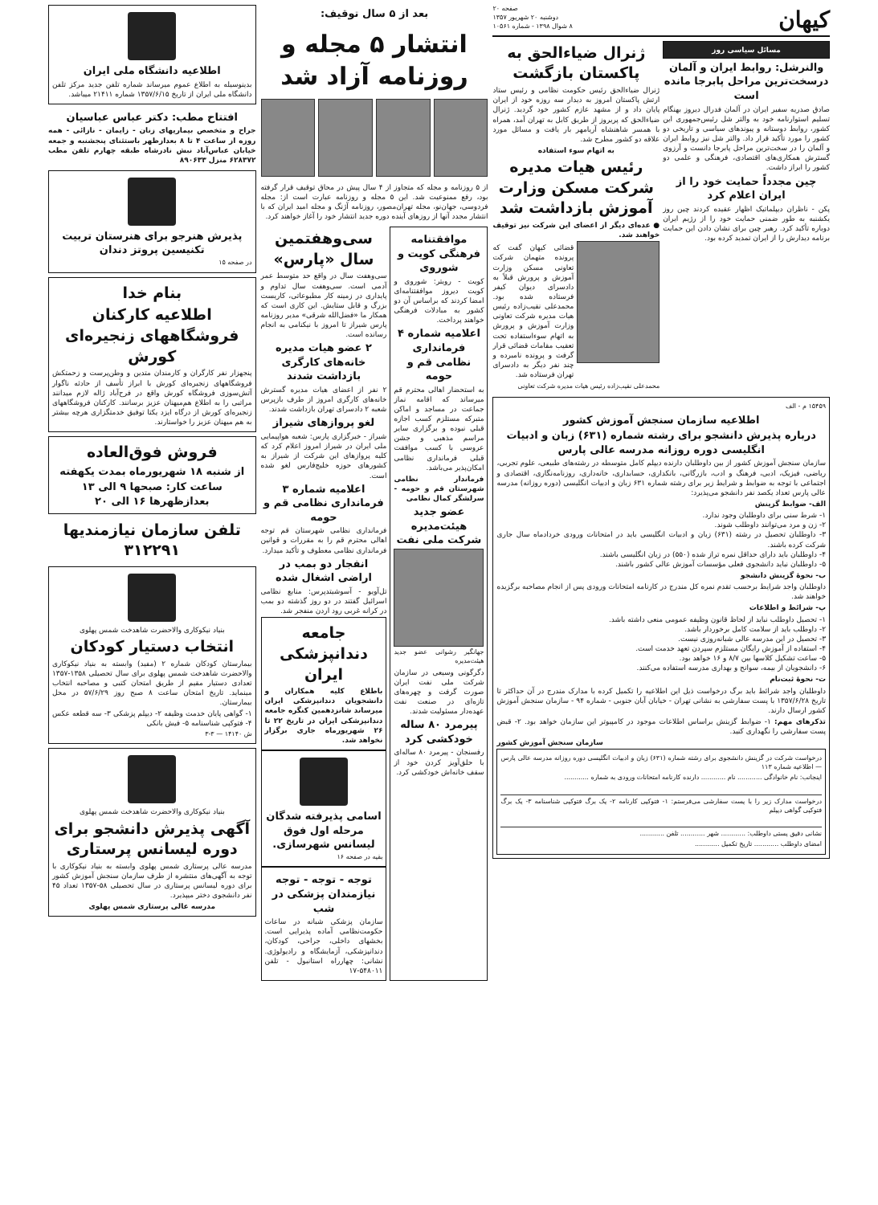کیهان
صفحه ۲۰
دوشنبه ۲۰ شهریور ۱۳۵۷
۸ شوال ۱۳۹۸ - شماره ۱۰۵۶۱
مسائل سیاسی روز
والنرشل: روابط ایران و آلمان درسخت‌ترین مراحل پابرجا مانده است
صادق صدریه سفیر ایران در آلمان فدرال دیروز بهنگام تسلیم استوارنامه خود به والتر شل رئیس‌جمهوری این کشور، روابط دوستانه و پیوندهای سیاسی و تاریخی دو کشور را مورد تأکید قرار داد. والتر شل نیز روابط ایران و آلمان را در سخت‌ترین مراحل پابرجا دانست و آرزوی گسترش همکاری‌های اقتصادی، فرهنگی و علمی دو کشور را ابراز داشت.
چین مجدداً حمایت خود را از ایران اعلام کرد
پکن - ناظران دیپلماتیک اظهار عقیده کردند چین روز یکشنبه به طور ضمنی حمایت خود را از رژیم ایران دوباره تأکید کرد. رهبر چین برای نشان دادن این حمایت برنامه دیدارش را از ایران تمدید کرده بود.
ژنرال ضیاءالحق به پاکستان بازگشت
ژنرال ضیاءالحق رئیس حکومت نظامی و رئیس ستاد ارتش پاکستان امروز به دیدار سه روزه خود از ایران پایان داد و از مشهد عازم کشور خود گردید. ژنرال ضیاءالحق که پریروز از طریق کابل به تهران آمد، همراه با همسر شاهنشاه آریامهر بار یافت و مسائل مورد علاقه دو کشور مطرح شد.
به اتهام سوء استفاده
رئیس هیات مدیره شرکت مسکن وزارت آموزش بازداشت شد
● عده‌ای دیگر از اعضای این شرکت نیز توقیف خواهند شد.
قضائی کیهان گفت که پرونده متهمان شرکت تعاونی مسکن وزارت آموزش و پرورش قبلاً به دادسرای دیوان کیفر فرستاده شده بود. محمدعلی نقیب‌زاده رئیس هیات مدیره شرکت تعاونی وزارت آموزش و پرورش به اتهام سوءاستفاده تحت تعقیب مقامات قضائی قرار گرفت و پرونده نامبرده و چند نفر دیگر به دادسرای تهران فرستاده شد.
محمدعلی نقیب‌زاده رئیس هیات مدیره شرکت تعاونی
۱۵۴۵۹ م - الف
اطلاعیه سازمان سنجش آموزش کشور
درباره پذیرش دانشجو برای رشته شماره (۶۳۱) زبان و ادبیات انگلیسی دوره روزانه مدرسه عالی پارس
سازمان سنجش آموزش کشور از بین داوطلبان دارنده دیپلم کامل متوسطه در رشته‌های طبیعی، علوم تجربی، ریاضی، فیزیک، ادبی، فرهنگ و ادب، بازرگانی، بانکداری، حسابداری، خانه‌داری، روزنامه‌نگاری، اقتصادی و اجتماعی با توجه به ضوابط و شرایط زیر برای رشته شماره ۶۳۱ زبان و ادبیات انگلیسی (دوره روزانه) مدرسه عالی پارس تعداد یکصد نفر دانشجو می‌پذیرد:
الف- ضوابط گزینش
۱- شرط سنی برای داوطلبان وجود ندارد.
۲- زن و مرد می‌توانند داوطلب شوند.
۳- داوطلبان تحصیل در رشته (۶۳۱) زبان و ادبیات انگلیسی باید در امتحانات ورودی خردادماه سال جاری شرکت کرده باشند.
۴- داوطلبان باید دارای حداقل نمره تراز شده (۵۵۰) در زبان انگلیسی باشند.
۵- داوطلبان نباید دانشجوی فعلی مؤسسات آموزش عالی کشور باشند.
ب- نحوهٔ گزینش دانشجو
داوطلبان واجد شرایط برحسب تقدم نمره کل مندرج در کارنامه امتحانات ورودی پس از انجام مصاحبه برگزیده خواهند شد.
پ- شرائط و اطلاعات
۱- تحصیل داوطلب نباید از لحاظ قانون وظیفه عمومی منعی داشته باشد.
۲- داوطلب باید از سلامت کامل برخوردار باشد.
۳- تحصیل در این مدرسه عالی شبانه‌روزی نیست.
۴- استفاده از آموزش رایگان مستلزم سپردن تعهد خدمت است.
۵- ساعت تشکیل کلاسها بین ۸/۷ و ۱۶ خواهد بود.
۶- دانشجویان از بیمه، سوانح و بهداری مدرسه استفاده می‌کنند.
ت- نحوهٔ ثبت‌نام
داوطلبان واجد شرائط باید برگ درخواست ذیل این اطلاعیه را تکمیل کرده با مدارک مندرج در آن حداکثر تا تاریخ ۱۳۵۷/۶/۲۸ با پست سفارشی به نشانی تهران - خیابان آبان جنوبی - شماره ۹۴ - سازمان سنجش آموزش کشور ارسال دارند.
تذکرهای مهم: ۱- ضوابط گزینش براساس اطلاعات موجود در کامپیوتر این سازمان خواهد بود. ۲- قبض پست سفارشی را نگهداری کنید.
سازمان سنجش آموزش کشور
درخواست شرکت در گزینش دانشجوی برای رشته شماره (۶۳۱) زبان و ادبیات انگلیسی دوره روزانه مدرسه عالی پارس — اطلاعیه شماره ۱۱۳
اینجانب: نام خانوادگی ............ نام ............ دارنده کارنامه امتحانات ورودی به شماره ............
درخواست مدارک زیر را با پست سفارشی می‌فرستم: ۱- فتوکپی کارنامه ۲- یک برگ فتوکپی شناسنامه ۳- یک برگ فتوکپی گواهی دیپلم
نشانی دقیق پستی داوطلب: ............ شهر ............ تلفن ............
امضای داوطلب ............ تاریخ تکمیل ............
بعد از ۵ سال توقیف:
انتشار ۵ مجله و روزنامه آزاد شد
از ۵ روزنامه و مجله که متجاوز از ۴ سال پیش در محاق توقیف قرار گرفته بود، رفع ممنوعیت شد. این ۵ مجله و روزنامه عبارت است از: مجله فردوسی، جهان‌نو، مجله تهران‌مصور، روزنامه آژنگ و مجله امید ایران که با انتشار مجدد آنها از روزهای آینده دوره جدید انتشار خود را آغاز خواهند کرد.
موافقتنامه فرهنگی کویت و شوروی
کویت - رویتر: شوروی و کویت دیروز موافقتنامه‌ای امضا کردند که براساس آن دو کشور به مبادلات فرهنگی خواهند پرداخت.
اعلامیه شماره ۴ فرمانداری نظامی قم و حومه
به استحضار اهالی محترم قم میرساند که اقامه نماز جماعت در مساجد و اماکن متبرکه مستلزم کسب اجازه قبلی نبوده و برگزاری سایر مراسم مذهبی و جشن عروسی با کسب موافقت قبلی فرمانداری نظامی امکان‌پذیر می‌باشد.
فرماندار نظامی شهرستان قم و حومه - سرلشگر کمال نظامی
عضو جدید هیئت‌مدیره شرکت ملی نفت
جهانگیر رشوانی عضو جدید هیئت‌مدیره
دگرگونی وسیعی در سازمان شرکت ملی نفت ایران صورت گرفت و چهره‌های تازه‌ای در صنعت نفت عهده‌دار مسئولیت شدند.
پیرمرد ۸۰ ساله خودکشی کرد
رفسنجان - پیرمرد ۸۰ ساله‌ای با حلق‌آویز کردن خود از سقف خانه‌اش خودکشی کرد.
سی‌وهفتمین سال «پارس»
سی‌وهفت سال در واقع حد متوسط عمر آدمی است. سی‌وهفت سال تداوم و پایداری در زمینه کار مطبوعاتی، کاریست بزرگ و قابل ستایش. این کاری است که همکار ما «فضل‌الله شرقی» مدیر روزنامه پارس شیراز تا امروز با نیکنامی به انجام رسانده است.
۲ عضو هیات مدیره خانه‌های کارگری بازداشت شدند
۲ نفر از اعضای هیات مدیره گسترش خانه‌های کارگری امروز از طرف بازپرس شعبه ۲ دادسرای تهران بازداشت شدند.
لغو پروازهای شیراز
شیراز - خبرگزاری پارس: شعبه هواپیمایی ملی ایران در شیراز امروز اعلام کرد که کلیه پروازهای این شرکت از شیراز به کشورهای حوزه خلیج‌فارس لغو شده است.
اعلامیه شماره ۳ فرمانداری نظامی قم و حومه
فرمانداری نظامی شهرستان قم توجه اهالی محترم قم را به مقررات و قوانین فرمانداری نظامی معطوف و تأکید میدارد.
انفجار دو بمب در اراضی اشغال شده
تل‌آویو - آسوشیتدپرس: منابع نظامی اسرائیل گفتند در دو روز گذشته دو بمب در کرانه غربی رود اردن منفجر شد.
جامعه دندانپزشکی ایران
باطلاع کلیه همکاران و دانشجویان دندانپزشکی ایران میرساند شانزدهمین کنگره جامعه دندانپزشکی ایران در تاریخ ۲۲ تا ۲۶ شهریورماه جاری برگزار نخواهد شد.
اسامی پذیرفته شدگان مرحله اول فوق لیسانس شهرسازی.
بقیه در صفحه ۱۶
توجه - توجه - توجه نیازمندان پزشکی در شب
سازمان پزشکی شبانه در ساعات حکومت‌نظامی آماده پذیرایی است. بخشهای داخلی، جراحی، کودکان، دندانپزشکی، آزمایشگاه و رادیولوژی. نشانی: چهارراه استانبول - تلفن ۵۴۸۰۱۱-۱۷
اطلاعیه دانشگاه ملی ایران
بدینوسیله به اطلاع عموم میرساند شماره تلفن جدید مرکز تلفن دانشگاه ملی ایران از تاریخ ۱۳۵۷/۶/۱۵ شماره ۲۱۴۱۱ میباشد.
افتتاح مطب: دکتر عباس عباسیان
جراح و متخصص بیماریهای زنان - زایمان - نازائی - همه روزه از ساعت ۴ تا ۸ بعدازظهر باستثنای پنجشنبه و جمعه خیابان عباس‌آباد نبش نادرشاه طبقه چهارم تلفن مطب ۶۲۸۳۷۲ منزل ۸۹۰۶۳۳
پذیرش هنرجو برای هنرستان تربیت تکنیسین پروتز دندان
در صفحه ۱۵
بنام خدا
اطلاعیه کارکنان فروشگاههای زنجیره‌ای کورش
پنجهزار نفر کارگران و کارمندان متدین و وطن‌پرست و زحمتکش فروشگاههای زنجیره‌ای کورش با ابراز تأسف از حادثه ناگوار آتش‌سوزی فروشگاه کورش واقع در فرح‌آباد ژاله لازم میدانند مراتبی را به اطلاع هم‌میهنان عزیز برسانند. کارکنان فروشگاههای زنجیره‌ای کورش از درگاه ایزد یکتا توفیق خدمتگزاری هرچه بیشتر به هم میهنان عزیز را خواستارند.
فروش فوق‌العاده
از شنبه ۱۸ شهریورماه بمدت یکهفته
ساعت کار: صبحها ۹ الی ۱۳ بعدازظهرها ۱۶ الی ۲۰
تلفن سازمان نیازمندیها ۳۱۲۲۹۱
بنیاد نیکوکاری والاحضرت شاهدخت شمس پهلوی
انتخاب دستیار کودکان
بیمارستان کودکان شماره ۲ (مفید) وابسته به بنیاد نیکوکاری والاحضرت شاهدخت شمس پهلوی برای سال تحصیلی ۱۳۵۸-۱۳۵۷ تعدادی دستیار مقیم از طریق امتحان کتبی و مصاحبه انتخاب مینماید. تاریخ امتحان ساعت ۸ صبح روز ۵۷/۶/۲۹ در محل بیمارستان.
۱- گواهی پایان خدمت وظیفه ۲- دیپلم پزشکی ۳- سه قطعه عکس ۴- فتوکپی شناسنامه ۵- فیش بانکی
ش ۱۴۱۴۰ — ۳-۳
بنیاد نیکوکاری والاحضرت شاهدخت شمس پهلوی
آگهی پذیرش دانشجو برای دوره لیسانس پرستاری
مدرسه عالی پرستاری شمس پهلوی وابسته به بنیاد نیکوکاری با توجه به آگهی‌های منتشره از طرف سازمان سنجش آموزش کشور برای دوره لیسانس پرستاری در سال تحصیلی ۵۸-۱۳۵۷ تعداد ۴۵ نفر دانشجوی دختر میپذیرد.
مدرسه عالی پرستاری شمس پهلوی